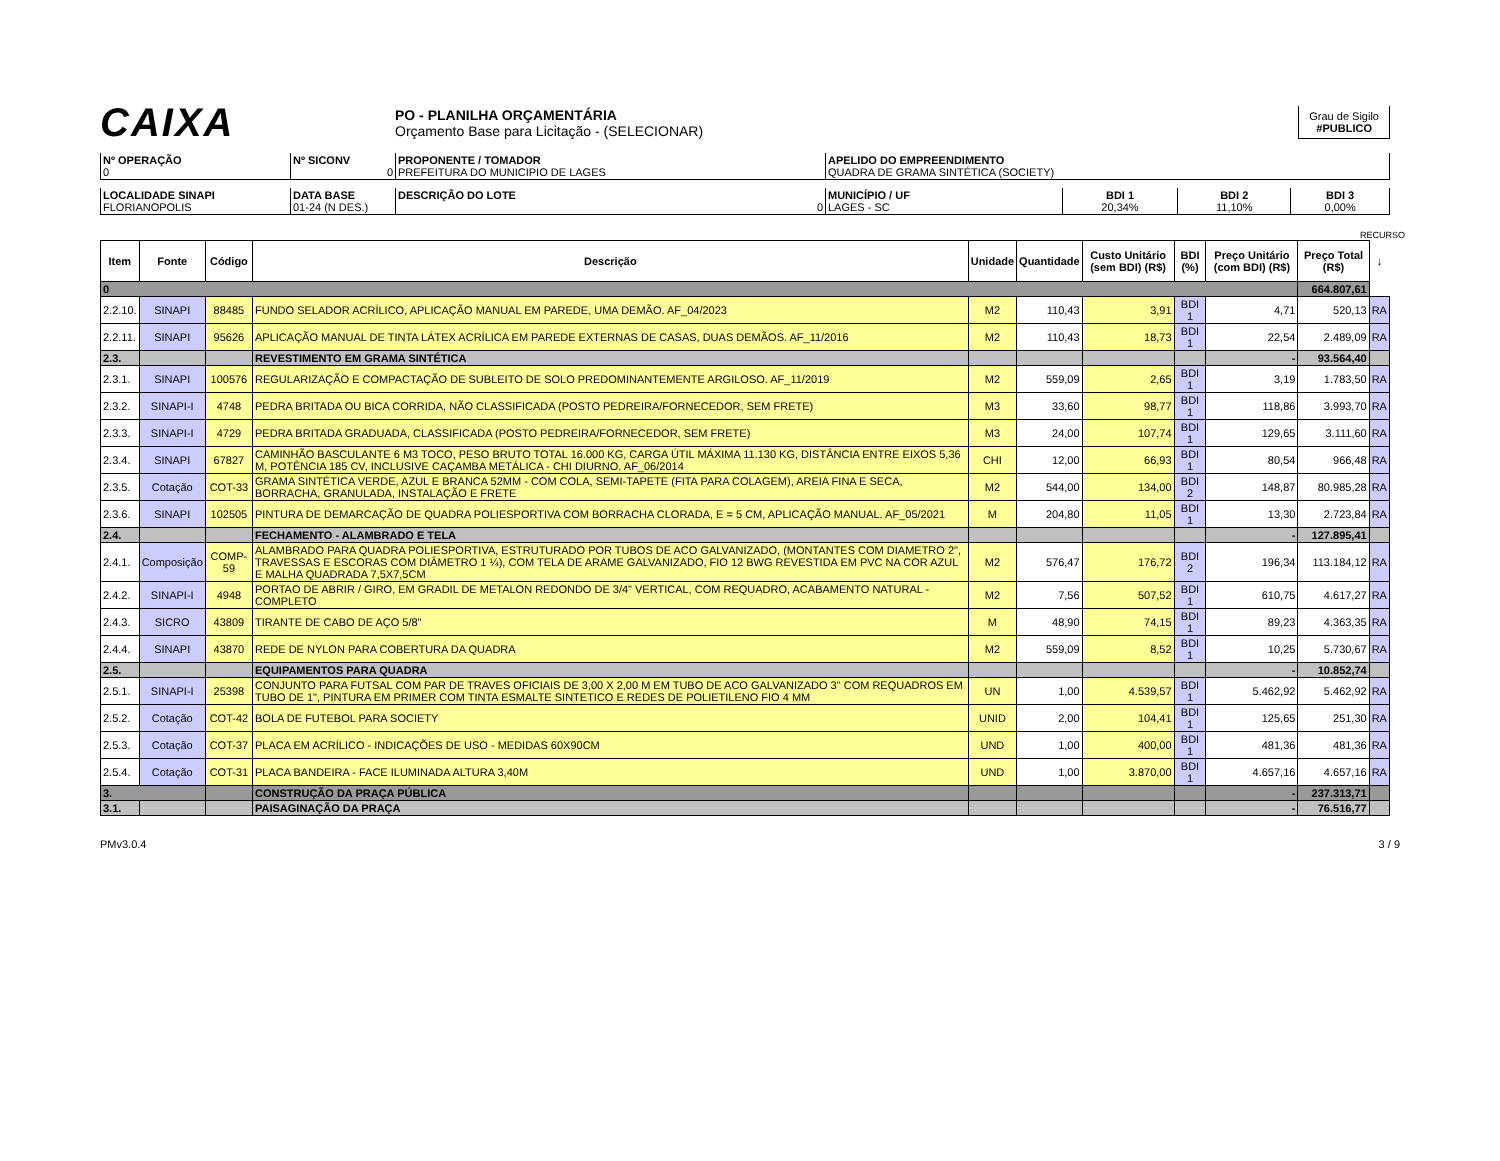CAIXA
PO - PLANILHA ORÇAMENTÁRIA
Orçamento Base para Licitação - (SELECIONAR)
Grau de Sigilo
#PUBLICO
| Nº OPERAÇÃO 0 | Nº SICONV 0 | PROPONENTE / TOMADOR PREFEITURA DO MUNICIPIO DE LAGES | APELIDO DO EMPREENDIMENTO QUADRA DE GRAMA SINTÉTICA (SOCIETY) |
| LOCALIDADE SINAPI FLORIANOPOLIS | DATA BASE 01-24 (N DES.) | DESCRIÇÃO DO LOTE 0 | MUNICÍPIO / UF LAGES - SC | BDI 1 20,34% | BDI 2 11,10% | BDI 3 0,00% |
RECURSO
| Item | Fonte | Código | Descrição | Unidade | Quantidade | Custo Unitário (sem BDI) (R$) | BDI (%) | Preço Unitário (com BDI) (R$) | Preço Total (R$) | ↓ |
| --- | --- | --- | --- | --- | --- | --- | --- | --- | --- | --- |
| 0 | | | | | | | | | 664.807,61 | |
| 2.2.10. | SINAPI | 88485 | FUNDO SELADOR ACRÍLICO, APLICAÇÃO MANUAL EM PAREDE, UMA DEMÃO. AF_04/2023 | M2 | 110,43 | 3,91 | BDI 1 | 4,71 | 520,13 | RA |
| 2.2.11. | SINAPI | 95626 | APLICAÇÃO MANUAL DE TINTA LÁTEX ACRÍLICA EM PAREDE EXTERNAS DE CASAS, DUAS DEMÃOS. AF_11/2016 | M2 | 110,43 | 18,73 | BDI 1 | 22,54 | 2.489,09 | RA |
| 2.3. | | | REVESTIMENTO EM GRAMA SINTÉTICA | | | | | - | 93.564,40 | |
| 2.3.1. | SINAPI | 100576 | REGULARIZAÇÃO E COMPACTAÇÃO DE SUBLEITO DE SOLO PREDOMINANTEMENTE ARGILOSO. AF_11/2019 | M2 | 559,09 | 2,65 | BDI 1 | 3,19 | 1.783,50 | RA |
| 2.3.2. | SINAPI-I | 4748 | PEDRA BRITADA OU BICA CORRIDA, NÃO CLASSIFICADA (POSTO PEDREIRA/FORNECEDOR, SEM FRETE) | M3 | 33,60 | 98,77 | BDI 1 | 118,86 | 3.993,70 | RA |
| 2.3.3. | SINAPI-I | 4729 | PEDRA BRITADA GRADUADA, CLASSIFICADA (POSTO PEDREIRA/FORNECEDOR, SEM FRETE) | M3 | 24,00 | 107,74 | BDI 1 | 129,65 | 3.111,60 | RA |
| 2.3.4. | SINAPI | 67827 | CAMINHÃO BASCULANTE 6 M3 TOCO, PESO BRUTO TOTAL 16.000 KG, CARGA ÚTIL MÁXIMA 11.130 KG, DISTÂNCIA ENTRE EIXOS 5,36 M, POTÊNCIA 185 CV, INCLUSIVE CAÇAMBA METÁLICA - CHI DIURNO. AF_06/2014 | CHI | 12,00 | 66,93 | BDI 1 | 80,54 | 966,48 | RA |
| 2.3.5. | Cotação | COT-33 | GRAMA SINTÉTICA VERDE, AZUL E BRANCA 52MM - COM COLA, SEMI-TAPETE (FITA PARA COLAGEM), AREIA FINA E SECA, BORRACHA, GRANULADA, INSTALAÇÃO E FRETE | M2 | 544,00 | 134,00 | BDI 2 | 148,87 | 80.985,28 | RA |
| 2.3.6. | SINAPI | 102505 | PINTURA DE DEMARCAÇÃO DE QUADRA POLIESPORTIVA COM BORRACHA CLORADA, E = 5 CM, APLICAÇÃO MANUAL. AF_05/2021 | M | 204,80 | 11,05 | BDI 1 | 13,30 | 2.723,84 | RA |
| 2.4. | | | FECHAMENTO - ALAMBRADO E TELA | | | | | - | 127.895,41 | |
| 2.4.1. | Composição | COMP-59 | ALAMBRADO PARA QUADRA POLIESPORTIVA, ESTRUTURADO POR TUBOS DE ACO GALVANIZADO, (MONTANTES COM DIAMETRO 2", TRAVESSAS E ESCORAS COM DIÂMETRO 1 ¼), COM TELA DE ARAME GALVANIZADO, FIO 12 BWG REVESTIDA EM PVC NA COR AZUL E MALHA QUADRADA 7,5X7,5CM | M2 | 576,47 | 176,72 | BDI 2 | 196,34 | 113.184,12 | RA |
| 2.4.2. | SINAPI-I | 4948 | PORTAO DE ABRIR / GIRO, EM GRADIL DE METALON REDONDO DE 3/4" VERTICAL, COM REQUADRO, ACABAMENTO NATURAL - COMPLETO | M2 | 7,56 | 507,52 | BDI 1 | 610,75 | 4.617,27 | RA |
| 2.4.3. | SICRO | 43809 | TIRANTE DE CABO DE AÇO 5/8" | M | 48,90 | 74,15 | BDI 1 | 89,23 | 4.363,35 | RA |
| 2.4.4. | SINAPI | 43870 | REDE DE NYLON PARA COBERTURA DA QUADRA | M2 | 559,09 | 8,52 | BDI 1 | 10,25 | 5.730,67 | RA |
| 2.5. | | | EQUIPAMENTOS PARA QUADRA | | | | | - | 10.852,74 | |
| 2.5.1. | SINAPI-I | 25398 | CONJUNTO PARA FUTSAL COM PAR DE TRAVES OFICIAIS DE 3,00 X 2,00 M EM TUBO DE ACO GALVANIZADO 3" COM REQUADROS EM TUBO DE 1", PINTURA EM PRIMER COM TINTA ESMALTE SINTETICO E REDES DE POLIETILENO FIO 4 MM | UN | 1,00 | 4.539,57 | BDI 1 | 5.462,92 | 5.462,92 | RA |
| 2.5.2. | Cotação | COT-42 | BOLA DE FUTEBOL PARA SOCIETY | UNID | 2,00 | 104,41 | BDI 1 | 125,65 | 251,30 | RA |
| 2.5.3. | Cotação | COT-37 | PLACA EM ACRÍLICO - INDICAÇÕES DE USO - MEDIDAS 60X90CM | UND | 1,00 | 400,00 | BDI 1 | 481,36 | 481,36 | RA |
| 2.5.4. | Cotação | COT-31 | PLACA BANDEIRA - FACE ILUMINADA ALTURA 3,40M | UND | 1,00 | 3.870,00 | BDI 1 | 4.657,16 | 4.657,16 | RA |
| 3. | | | CONSTRUÇÃO DA PRAÇA PÚBLICA | | | | | - | 237.313,71 | |
| 3.1. | | | PAISAGINAÇÃO DA PRAÇA | | | | | - | 76.516,77 | |
PMv3.0.4 3 / 9